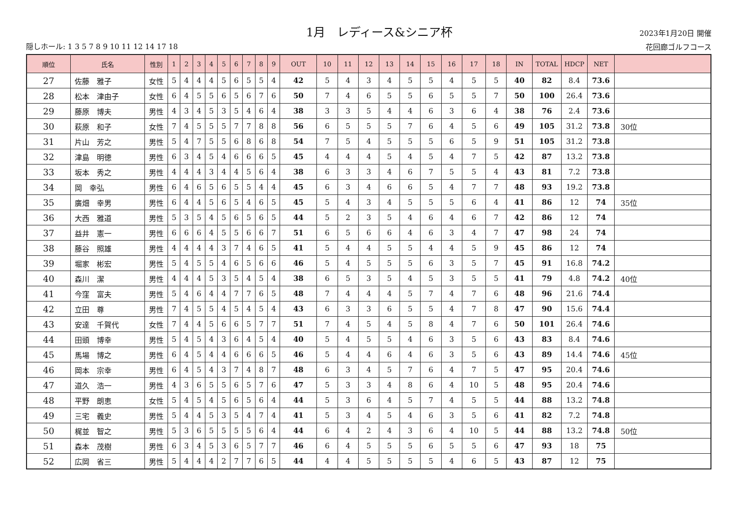隠しホール: 1 3 5 7 8 9 10 11 12 14 17 18
1月　レディース&シニア杯
2023年1月20日 開催
花回廊ゴルフコース
| 順位 | 氏名 | 性別 | 1 | 2 | 3 | 4 | 5 | 6 | 7 | 8 | 9 | OUT | 10 | 11 | 12 | 13 | 14 | 15 | 16 | 17 | 18 | IN | TOTAL | HDCP | NET | |
| --- | --- | --- | --- | --- | --- | --- | --- | --- | --- | --- | --- | --- | --- | --- | --- | --- | --- | --- | --- | --- | --- | --- | --- | --- | --- | --- |
| 27 | 佐藤 雅子 | 女性 | 5 | 4 | 4 | 4 | 5 | 6 | 5 | 5 | 4 | 42 | 5 | 4 | 3 | 4 | 5 | 5 | 4 | 5 | 5 | 40 | 82 | 8.4 | 73.6 | |
| 28 | 松本 津由子 | 女性 | 6 | 4 | 5 | 5 | 6 | 5 | 6 | 7 | 6 | 50 | 7 | 4 | 6 | 5 | 5 | 6 | 5 | 5 | 7 | 50 | 100 | 26.4 | 73.6 | |
| 29 | 藤原 博夫 | 男性 | 4 | 3 | 4 | 5 | 3 | 5 | 4 | 6 | 4 | 38 | 3 | 3 | 5 | 4 | 4 | 6 | 3 | 6 | 4 | 38 | 76 | 2.4 | 73.6 | |
| 30 | 萩原 和子 | 女性 | 7 | 4 | 5 | 5 | 5 | 7 | 7 | 8 | 8 | 56 | 6 | 5 | 5 | 5 | 7 | 6 | 4 | 5 | 6 | 49 | 105 | 31.2 | 73.8 | 30位 |
| 31 | 片山 芳之 | 男性 | 5 | 4 | 7 | 5 | 5 | 6 | 8 | 6 | 8 | 54 | 7 | 5 | 4 | 5 | 5 | 5 | 6 | 5 | 9 | 51 | 105 | 31.2 | 73.8 | |
| 32 | 津島 明徳 | 男性 | 6 | 3 | 4 | 5 | 4 | 6 | 6 | 6 | 5 | 45 | 4 | 4 | 4 | 5 | 4 | 5 | 4 | 7 | 5 | 42 | 87 | 13.2 | 73.8 | |
| 33 | 坂本 秀之 | 男性 | 4 | 4 | 4 | 3 | 4 | 4 | 5 | 6 | 4 | 38 | 6 | 3 | 3 | 4 | 6 | 7 | 5 | 5 | 4 | 43 | 81 | 7.2 | 73.8 | |
| 34 | 岡 幸弘 | 男性 | 6 | 4 | 6 | 5 | 6 | 5 | 5 | 4 | 4 | 45 | 6 | 3 | 4 | 6 | 6 | 5 | 4 | 7 | 7 | 48 | 93 | 19.2 | 73.8 | |
| 35 | 廣畑 幸男 | 男性 | 6 | 4 | 4 | 5 | 6 | 5 | 4 | 6 | 5 | 45 | 5 | 4 | 3 | 4 | 5 | 5 | 5 | 6 | 4 | 41 | 86 | 12 | 74 | 35位 |
| 36 | 大西 雅道 | 男性 | 5 | 3 | 5 | 4 | 5 | 6 | 5 | 6 | 5 | 44 | 5 | 2 | 3 | 5 | 4 | 6 | 4 | 6 | 7 | 42 | 86 | 12 | 74 | |
| 37 | 益井 憲一 | 男性 | 6 | 6 | 6 | 4 | 5 | 5 | 6 | 6 | 7 | 51 | 6 | 5 | 6 | 6 | 4 | 6 | 3 | 4 | 7 | 47 | 98 | 24 | 74 | |
| 38 | 藤谷 照雄 | 男性 | 4 | 4 | 4 | 4 | 3 | 7 | 4 | 6 | 5 | 41 | 5 | 4 | 4 | 5 | 5 | 4 | 4 | 5 | 9 | 45 | 86 | 12 | 74 | |
| 39 | 堀家 彬宏 | 男性 | 5 | 4 | 5 | 5 | 4 | 6 | 5 | 6 | 6 | 46 | 5 | 4 | 5 | 5 | 5 | 6 | 3 | 5 | 7 | 45 | 91 | 16.8 | 74.2 | |
| 40 | 森川 潔 | 男性 | 4 | 4 | 4 | 5 | 3 | 5 | 4 | 5 | 4 | 38 | 6 | 5 | 3 | 5 | 4 | 5 | 3 | 5 | 5 | 41 | 79 | 4.8 | 74.2 | 40位 |
| 41 | 今窪 富夫 | 男性 | 5 | 4 | 6 | 4 | 4 | 7 | 7 | 6 | 5 | 48 | 7 | 4 | 4 | 4 | 5 | 7 | 4 | 7 | 6 | 48 | 96 | 21.6 | 74.4 | |
| 42 | 立田 尊 | 男性 | 7 | 4 | 5 | 5 | 4 | 5 | 4 | 5 | 4 | 43 | 6 | 3 | 3 | 6 | 5 | 5 | 4 | 7 | 8 | 47 | 90 | 15.6 | 74.4 | |
| 43 | 安達 千賀代 | 女性 | 7 | 4 | 4 | 5 | 6 | 6 | 5 | 7 | 7 | 51 | 7 | 4 | 5 | 4 | 5 | 8 | 4 | 7 | 6 | 50 | 101 | 26.4 | 74.6 | |
| 44 | 田頭 博幸 | 男性 | 5 | 4 | 5 | 4 | 3 | 6 | 4 | 5 | 4 | 40 | 5 | 4 | 5 | 5 | 4 | 6 | 3 | 5 | 6 | 43 | 83 | 8.4 | 74.6 | |
| 45 | 馬場 博之 | 男性 | 6 | 4 | 5 | 4 | 4 | 6 | 6 | 6 | 5 | 46 | 5 | 4 | 4 | 6 | 4 | 6 | 3 | 5 | 6 | 43 | 89 | 14.4 | 74.6 | 45位 |
| 46 | 岡本 宗幸 | 男性 | 6 | 4 | 5 | 4 | 3 | 7 | 4 | 8 | 7 | 48 | 6 | 3 | 4 | 5 | 7 | 6 | 4 | 7 | 5 | 47 | 95 | 20.4 | 74.6 | |
| 47 | 道久 浩一 | 男性 | 4 | 3 | 6 | 5 | 5 | 6 | 5 | 7 | 6 | 47 | 5 | 3 | 3 | 4 | 8 | 6 | 4 | 10 | 5 | 48 | 95 | 20.4 | 74.6 | |
| 48 | 平野 朗恵 | 女性 | 5 | 4 | 5 | 4 | 5 | 6 | 5 | 6 | 4 | 44 | 5 | 3 | 6 | 4 | 5 | 7 | 4 | 5 | 5 | 44 | 88 | 13.2 | 74.8 | |
| 49 | 三宅 義史 | 男性 | 5 | 4 | 4 | 5 | 3 | 5 | 4 | 7 | 4 | 41 | 5 | 3 | 4 | 5 | 4 | 6 | 3 | 5 | 6 | 41 | 82 | 7.2 | 74.8 | |
| 50 | 梶並 智之 | 男性 | 5 | 3 | 6 | 5 | 5 | 5 | 5 | 6 | 4 | 44 | 6 | 4 | 2 | 4 | 3 | 6 | 4 | 10 | 5 | 44 | 88 | 13.2 | 74.8 | 50位 |
| 51 | 森本 茂樹 | 男性 | 6 | 3 | 4 | 5 | 3 | 6 | 5 | 7 | 7 | 46 | 6 | 4 | 5 | 5 | 5 | 6 | 5 | 5 | 6 | 47 | 93 | 18 | 75 | |
| 52 | 広岡 省三 | 男性 | 5 | 4 | 4 | 4 | 2 | 7 | 7 | 6 | 5 | 44 | 4 | 4 | 5 | 5 | 5 | 5 | 4 | 6 | 5 | 43 | 87 | 12 | 75 | |